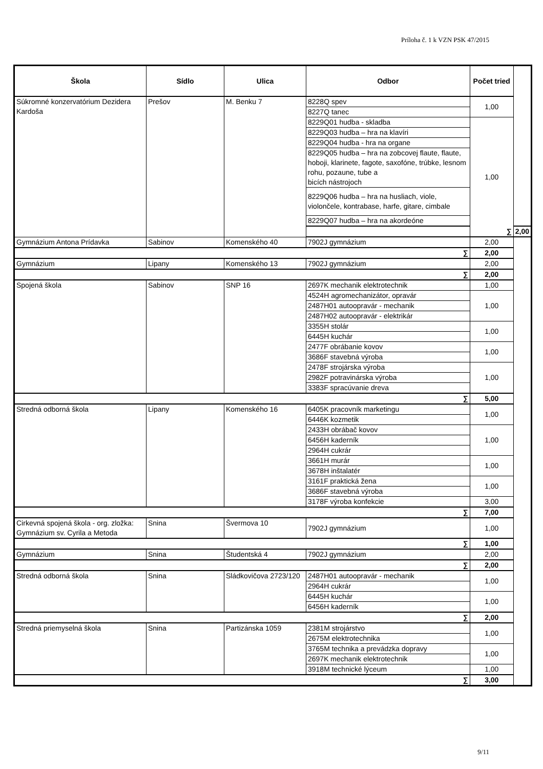Príloha č. 1 k VZN PSK 47/2015
| Škola | Sídlo | Ulica | Odbor | Počet tried | |
| --- | --- | --- | --- | --- | --- |
| Súkromné konzervatórium Dezidera Kardoša | Prešov | M. Benku 7 | 8228Q spev | 1,00 | |
| | | | 8227Q tanec | | |
| | | | 8229Q01 hudba - skladba | 1,00 | |
| | | | 8229Q03 hudba – hra na klavíri | | |
| | | | 8229Q04 hudba - hra na organe | | |
| | | | 8229Q05 hudba – hra na zobcovej flaute, flaute, hoboji, klarinete, fagote, saxofóne, trúbke, lesnom rohu, pozaune, tube a bicích nástrojoch | | |
| | | | 8229Q06 hudba – hra na husliach, viole, violončele, kontrabase, harfe, gitare, cimbale | | |
| | | | 8229Q07 hudba – hra na akordeóne | | |
| | | | ∑ | | 2,00 |
| Gymnázium Antona Prídavka | Sabinov | Komenského 40 | 7902J gymnázium | 2,00 | |
| ∑ | | | | 2,00 | |
| Gymnázium | Lipany | Komenského 13 | 7902J gymnázium | 2,00 | |
| ∑ | | | | 2,00 | |
| Spojená škola | Sabinov | SNP 16 | 2697K mechanik elektrotechnik | 1,00 | |
| | | | 4524H agromechanizátor, opravár | 1,00 | |
| | | | 2487H01 autoopravár - mechanik | | |
| | | | 2487H02 autoopravár - elektrikár | | |
| | | | 3355H stolár | 1,00 | |
| | | | 6445H kuchár | | |
| | | | 2477F obrábanie kovov | 1,00 | |
| | | | 3686F stavebná výroba | | |
| | | | 2478F strojárska výroba | 1,00 | |
| | | | 2982F potravinárska výroba | | |
| | | | 3383F spracúvanie dreva | | |
| ∑ | | | | 5,00 | |
| Stredná odborná škola | Lipany | Komenského 16 | 6405K pracovník marketingu | 1,00 | |
| | | | 6446K kozmetik | | |
| | | | 2433H obrábač kovov | 1,00 | |
| | | | 6456H kaderník | | |
| | | | 2964H cukrár | | |
| | | | 3661H murár | 1,00 | |
| | | | 3678H inštalatér | | |
| | | | 3161F praktická žena | 1,00 | |
| | | | 3686F stavebná výroba | | |
| | | | 3178F výroba konfekcie | 3,00 | |
| ∑ | | | | 7,00 | |
| Cirkevná spojená škola - org. zložka: Gymnázium sv. Cyrila a Metoda | Snina | Švermova 10 | 7902J gymnázium | 1,00 | |
| ∑ | | | | 1,00 | |
| Gymnázium | Snina | Študentská 4 | 7902J gymnázium | 2,00 | |
| ∑ | | | | 2,00 | |
| Stredná odborná škola | Snina | Sládkovičova 2723/120 | 2487H01 autoopravár - mechanik | 1,00 | |
| | | | 2964H cukrár | | |
| | | | 6445H kuchár | 1,00 | |
| | | | 6456H kaderník | | |
| ∑ | | | | 2,00 | |
| Stredná priemyselná škola | Snina | Partizánska 1059 | 2381M strojárstvo | 1,00 | |
| | | | 2675M elektrotechnika | | |
| | | | 3765M technika a prevádzka dopravy | 1,00 | |
| | | | 2697K mechanik elektrotechnik | | |
| | | | 3918M technické lýceum | 1,00 | |
| ∑ | | | | 3,00 | |
9/11